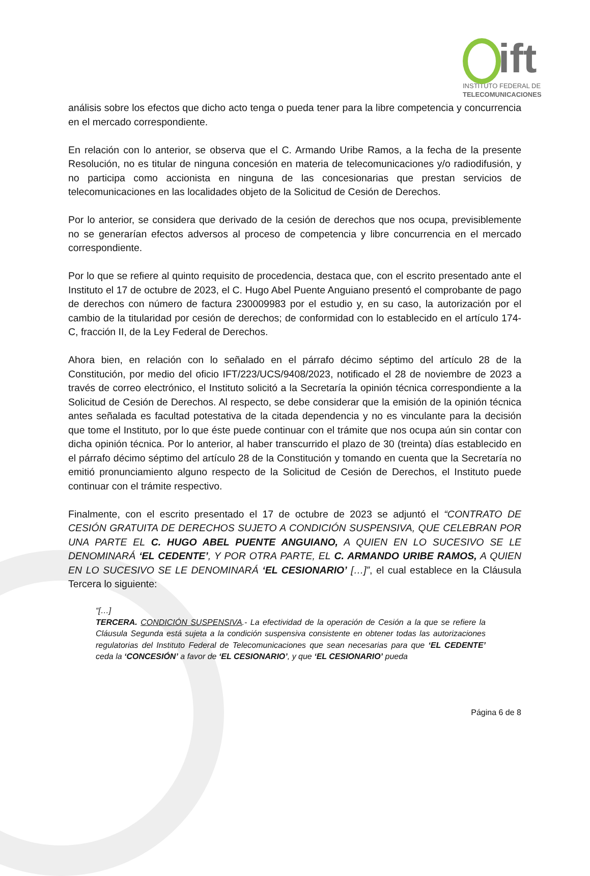ift
INSTITUTO FEDERAL DE
TELECOMUNICACIONES
análisis sobre los efectos que dicho acto tenga o pueda tener para la libre competencia y concurrencia en el mercado correspondiente.
En relación con lo anterior, se observa que el C. Armando Uribe Ramos, a la fecha de la presente Resolución, no es titular de ninguna concesión en materia de telecomunicaciones y/o radiodifusión, y no participa como accionista en ninguna de las concesionarias que prestan servicios de telecomunicaciones en las localidades objeto de la Solicitud de Cesión de Derechos.
Por lo anterior, se considera que derivado de la cesión de derechos que nos ocupa, previsiblemente no se generarían efectos adversos al proceso de competencia y libre concurrencia en el mercado correspondiente.
Por lo que se refiere al quinto requisito de procedencia, destaca que, con el escrito presentado ante el Instituto el 17 de octubre de 2023, el C. Hugo Abel Puente Anguiano presentó el comprobante de pago de derechos con número de factura 230009983 por el estudio y, en su caso, la autorización por el cambio de la titularidad por cesión de derechos; de conformidad con lo establecido en el artículo 174-C, fracción II, de la Ley Federal de Derechos.
Ahora bien, en relación con lo señalado en el párrafo décimo séptimo del artículo 28 de la Constitución, por medio del oficio IFT/223/UCS/9408/2023, notificado el 28 de noviembre de 2023 a través de correo electrónico, el Instituto solicitó a la Secretaría la opinión técnica correspondiente a la Solicitud de Cesión de Derechos. Al respecto, se debe considerar que la emisión de la opinión técnica antes señalada es facultad potestativa de la citada dependencia y no es vinculante para la decisión que tome el Instituto, por lo que éste puede continuar con el trámite que nos ocupa aún sin contar con dicha opinión técnica. Por lo anterior, al haber transcurrido el plazo de 30 (treinta) días establecido en el párrafo décimo séptimo del artículo 28 de la Constitución y tomando en cuenta que la Secretaría no emitió pronunciamiento alguno respecto de la Solicitud de Cesión de Derechos, el Instituto puede continuar con el trámite respectivo.
Finalmente, con el escrito presentado el 17 de octubre de 2023 se adjuntó el “CONTRATO DE CESIÓN GRATUITA DE DERECHOS SUJETO A CONDICIÓN SUSPENSIVA, QUE CELEBRAN POR UNA PARTE EL C. HUGO ABEL PUENTE ANGUIANO, A QUIEN EN LO SUCESIVO SE LE DENOMINARÁ ‘EL CEDENTE’, Y POR OTRA PARTE, EL C. ARMANDO URIBE RAMOS, A QUIEN EN LO SUCESIVO SE LE DENOMINARÁ ‘EL CESIONARIO’ […]”, el cual establece en la Cláusula Tercera lo siguiente:
“[…]
TERCERA. CONDICIÓN SUSPENSIVA.- La efectividad de la operación de Cesión a la que se refiere la Cláusula Segunda está sujeta a la condición suspensiva consistente en obtener todas las autorizaciones regulatorias del Instituto Federal de Telecomunicaciones que sean necesarias para que ‘EL CEDENTE’ ceda la ‘CONCESIÓN’ a favor de ‘EL CESIONARIO’, y que ‘EL CESIONARIO’ pueda
Página 6 de 8